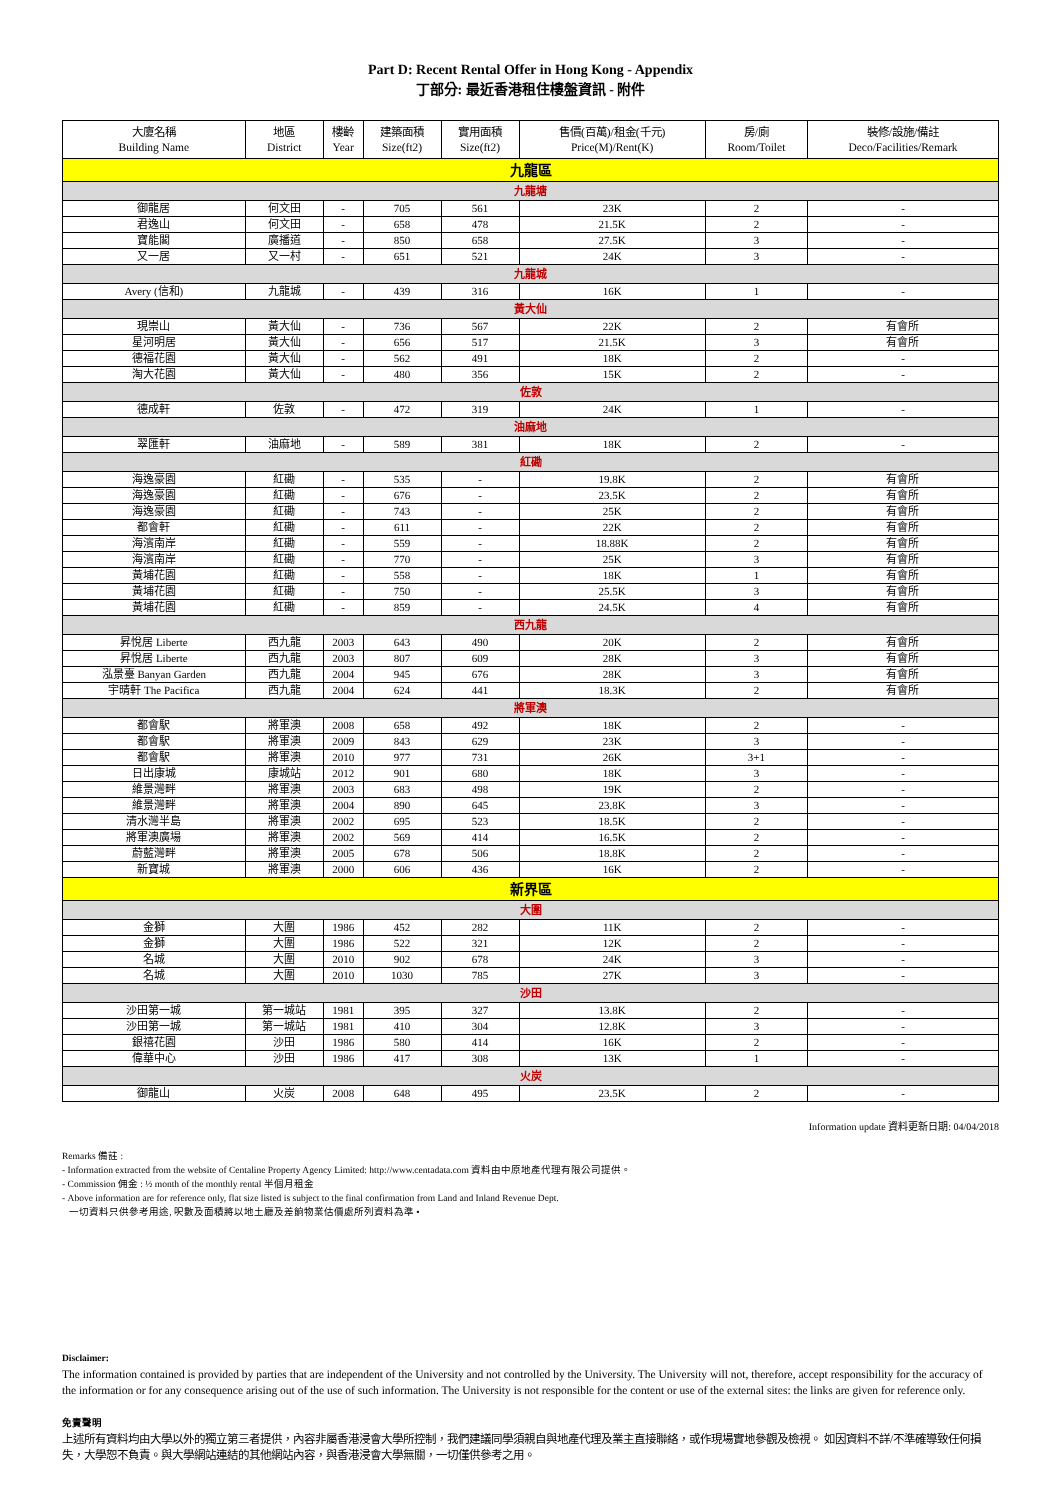Part D: Recent Rental Offer in Hong Kong - Appendix
丁部分: 最近香港租住樓盤資訊 - 附件
| 大廈名稱 Building Name | 地區 District | 樓齡 Year | 建築面積 Size(ft2) | 實用面積 Size(ft2) | 售價(百萬)/租金(千元) Price(M)/Rent(K) | 房/廁 Room/Toilet | 裝修/設施/備註 Deco/Facilities/Remark |
| --- | --- | --- | --- | --- | --- | --- | --- |
| 九龍區 | | | | | | | |
| 九龍塘 | | | | | | | |
| 御龍居 | 何文田 | - | 705 | 561 | 23K | 2 | - |
| 君逸山 | 何文田 | - | 658 | 478 | 21.5K | 2 | - |
| 寶能閣 | 廣播道 | - | 850 | 658 | 27.5K | 3 | - |
| 又一居 | 又一村 | - | 651 | 521 | 24K | 3 | - |
| 九龍城 | | | | | | | |
| Avery (信和) | 九龍城 | - | 439 | 316 | 16K | 1 | - |
| 黃大仙 | | | | | | | |
| 現崇山 | 黃大仙 | - | 736 | 567 | 22K | 2 | 有會所 |
| 星河明居 | 黃大仙 | - | 656 | 517 | 21.5K | 3 | 有會所 |
| 德福花園 | 黃大仙 | - | 562 | 491 | 18K | 2 | - |
| 淘大花園 | 黃大仙 | - | 480 | 356 | 15K | 2 | - |
| 佐敦 | | | | | | | |
| 德成軒 | 佐敦 | - | 472 | 319 | 24K | 1 | - |
| 油麻地 | | | | | | | |
| 翠匯軒 | 油麻地 | - | 589 | 381 | 18K | 2 | - |
| 紅磡 | | | | | | | |
| 海逸豪園 | 紅磡 | - | 535 | - | 19.8K | 2 | 有會所 |
| 海逸豪園 | 紅磡 | - | 676 | - | 23.5K | 2 | 有會所 |
| 海逸豪園 | 紅磡 | - | 743 | - | 25K | 2 | 有會所 |
| 都會軒 | 紅磡 | - | 611 | - | 22K | 2 | 有會所 |
| 海濱南岸 | 紅磡 | - | 559 | - | 18.88K | 2 | 有會所 |
| 海濱南岸 | 紅磡 | - | 770 | - | 25K | 3 | 有會所 |
| 黃埔花園 | 紅磡 | - | 558 | - | 18K | 1 | 有會所 |
| 黃埔花園 | 紅磡 | - | 750 | - | 25.5K | 3 | 有會所 |
| 黃埔花園 | 紅磡 | - | 859 | - | 24.5K | 4 | 有會所 |
| 西九龍 | | | | | | | |
| 昇悅居 Liberte | 西九龍 | 2003 | 643 | 490 | 20K | 2 | 有會所 |
| 昇悅居 Liberte | 西九龍 | 2003 | 807 | 609 | 28K | 3 | 有會所 |
| 泓景臺 Banyan Garden | 西九龍 | 2004 | 945 | 676 | 28K | 3 | 有會所 |
| 宇晴軒 The Pacifica | 西九龍 | 2004 | 624 | 441 | 18.3K | 2 | 有會所 |
| 將軍澳 | | | | | | | |
| 都會駅 | 將軍澳 | 2008 | 658 | 492 | 18K | 2 | - |
| 都會駅 | 將軍澳 | 2009 | 843 | 629 | 23K | 3 | - |
| 都會駅 | 將軍澳 | 2010 | 977 | 731 | 26K | 3+1 | - |
| 日出康城 | 康城站 | 2012 | 901 | 680 | 18K | 3 | - |
| 維景灣畔 | 將軍澳 | 2003 | 683 | 498 | 19K | 2 | - |
| 維景灣畔 | 將軍澳 | 2004 | 890 | 645 | 23.8K | 3 | - |
| 清水灣半島 | 將軍澳 | 2002 | 695 | 523 | 18.5K | 2 | - |
| 將軍澳廣場 | 將軍澳 | 2002 | 569 | 414 | 16.5K | 2 | - |
| 蔚藍灣畔 | 將軍澳 | 2005 | 678 | 506 | 18.8K | 2 | - |
| 新寶城 | 將軍澳 | 2000 | 606 | 436 | 16K | 2 | - |
| 新界區 | | | | | | | |
| 大圍 | | | | | | | |
| 金獅 | 大圍 | 1986 | 452 | 282 | 11K | 2 | - |
| 金獅 | 大圍 | 1986 | 522 | 321 | 12K | 2 | - |
| 名城 | 大圍 | 2010 | 902 | 678 | 24K | 3 | - |
| 名城 | 大圍 | 2010 | 1030 | 785 | 27K | 3 | - |
| 沙田 | | | | | | | |
| 沙田第一城 | 第一城站 | 1981 | 395 | 327 | 13.8K | 2 | - |
| 沙田第一城 | 第一城站 | 1981 | 410 | 304 | 12.8K | 3 | - |
| 銀禧花園 | 沙田 | 1986 | 580 | 414 | 16K | 2 | - |
| 偉華中心 | 沙田 | 1986 | 417 | 308 | 13K | 1 | - |
| 火炭 | | | | | | | |
| 御龍山 | 火炭 | 2008 | 648 | 495 | 23.5K | 2 | - |
Information update 資料更新日期: 04/04/2018
Remarks 備註 :
- Information extracted from the website of Centaline Property Agency Limited: http://www.centadata.com 資料由中原地產代理有限公司提供。
- Commission 佣金 : ½ month of the monthly rental 半個月租金
- Above information are for reference only, flat size listed is subject to the final confirmation from Land and Inland Revenue Dept.
一切資料只供參考用途, 呎數及面積將以地土廳及差餉物業估價處所列資料為準 •
Disclaimer:
The information contained is provided by parties that are independent of the University and not controlled by the University. The University will not, therefore, accept responsibility for the accuracy of the information or for any consequence arising out of the use of such information. The University is not responsible for the content or use of the external sites: the links are given for reference only.
免責聲明
上述所有資料均由大學以外的獨立第三者提供，內容非屬香港浸會大學所控制，我們建議同學須親自與地產代理及業主直接聯絡，或作現場實地參觀及檢視。 如因資料不詳/不準確導致任何損失，大學恕不負責。與大學網站連結的其他網站內容，與香港浸會大學無關，一切僅供參考之用。